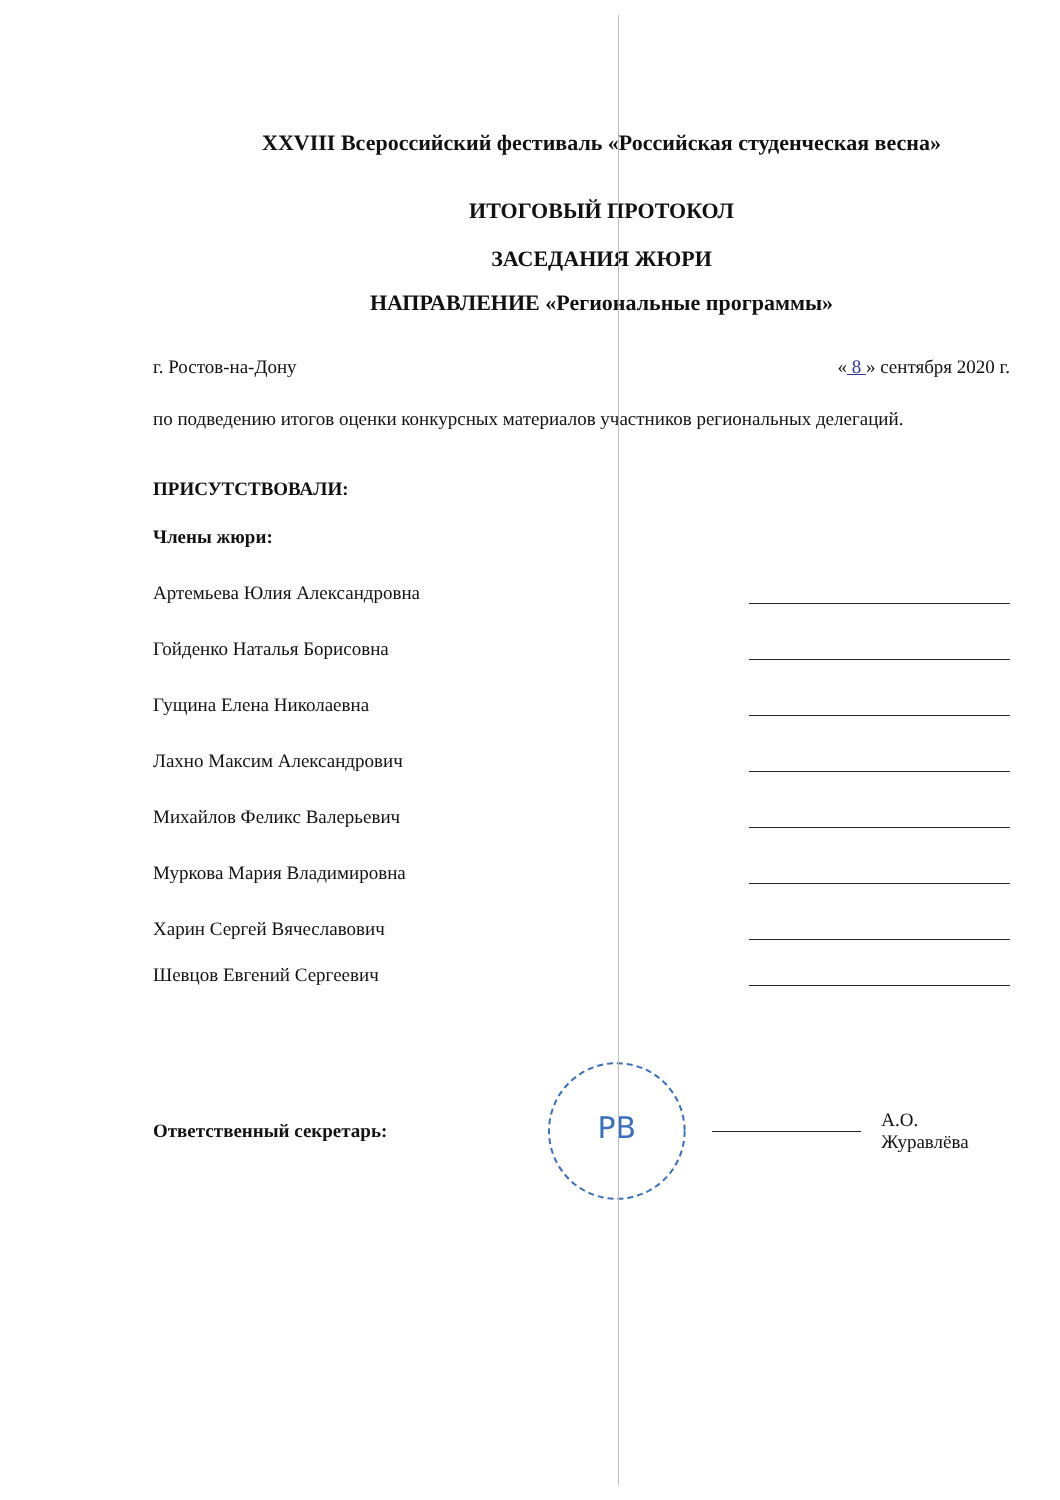XXVIII Всероссийский фестиваль «Российская студенческая весна»
ИТОГОВЫЙ ПРОТОКОЛ
ЗАСЕДАНИЯ ЖЮРИ
НАПРАВЛЕНИЕ «Региональные программы»
г. Ростов-на-Дону « 8 » сентября 2020 г.
по подведению итогов оценки конкурсных материалов участников региональных делегаций.
ПРИСУТСТВОВАЛИ:
Члены жюри:
Артемьева Юлия Александровна
Гойденко Наталья Борисовна
Гущина Елена Николаевна
Лахно Максим Александрович
Михайлов Феликс Валерьевич
Муркова Мария Владимировна
Харин Сергей Вячеславович
Шевцов Евгений Сергеевич
Ответственный секретарь:
РВ
А.О. Журавлёва